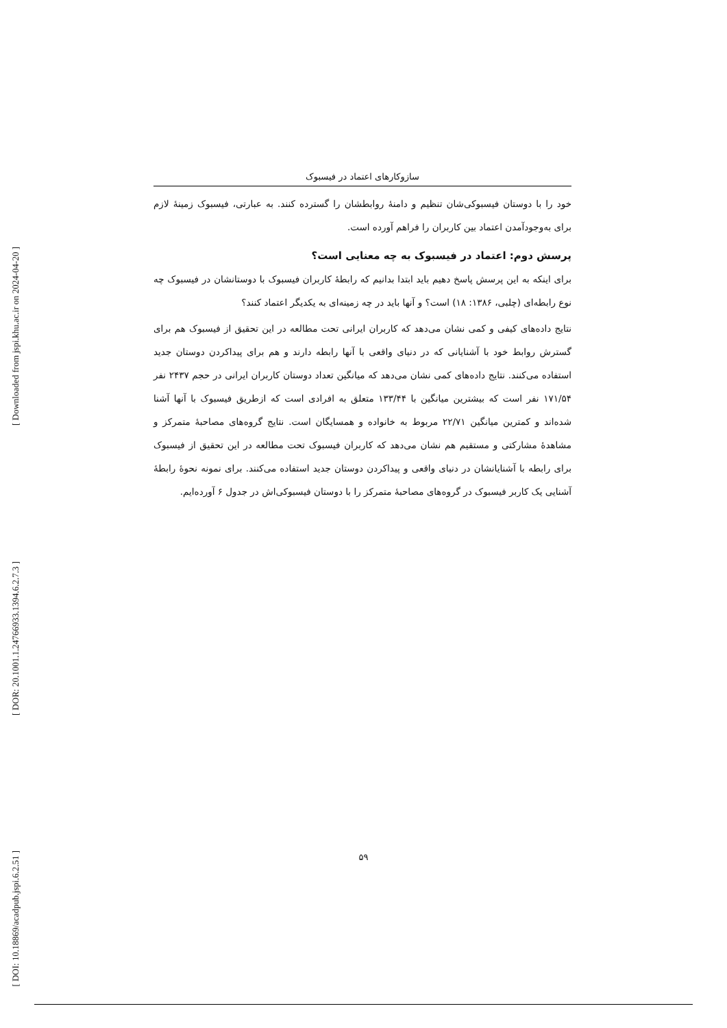[ Downloaded from jspi.khu.ac.ir on 2024-04-20 ]
[ DOR: 20.1001.1.24766933.1394.6.2.7.3 ]
[ DOI: 10.18869/acadpub.jspi.6.2.51 ]
سازوکارهای اعتماد در فیسبوک
خود را با دوستان فیسبوکی‌شان تنظیم و دامنهٔ روابطشان را گسترده کنند. به عبارتی، فیسبوک زمینهٔ لازم برای به‌وجودآمدن اعتماد بین کاربران را فراهم آورده است.
پرسش دوم: اعتماد در فیسبوک به چه معنایی است؟
برای اینکه به این پرسش پاسخ دهیم باید ابتدا بدانیم که رابطهٔ کاربران فیسبوک با دوستانشان در فیسبوک چه نوع رابطه‌ای (چلبی، ۱۳۸۶: ۱۸) است؟ و آنها باید در چه زمینه‌ای به یکدیگر اعتماد کنند؟
نتایج داده‌های کیفی و کمی نشان می‌دهد که کاربران ایرانی تحت مطالعه در این تحقیق از فیسبوک هم برای گسترش روابط خود با آشنایانی که در دنیای واقعی با آنها رابطه دارند و هم برای پیداکردن دوستان جدید استفاده می‌کنند. نتایج داده‌های کمی نشان می‌دهد که میانگین تعداد دوستان کاربران ایرانی در حجم ۲۴۳۷ نفر ۱۷۱/۵۴ نفر است که بیشترین میانگین با ۱۳۳/۴۴ متعلق به افرادی است که ازطریق فیسبوک با آنها آشنا شده‌اند و کمترین میانگین ۲۲/۷۱ مربوط به خانواده و همسایگان است. نتایج گروه‌های مصاحبهٔ متمرکز و مشاهدهٔ مشارکتی و مستقیم هم نشان می‌دهد که کاربران فیسبوک تحت مطالعه در این تحقیق از فیسبوک برای رابطه با آشنایانشان در دنیای واقعی و پیداکردن دوستان جدید استفاده می‌کنند. برای نمونه نحوهٔ رابطهٔ آشنایی یک کاربر فیسبوک در گروه‌های مصاحبهٔ متمرکز را با دوستان فیسبوکی‌اش در جدول ۶ آورده‌ایم.
۵۹